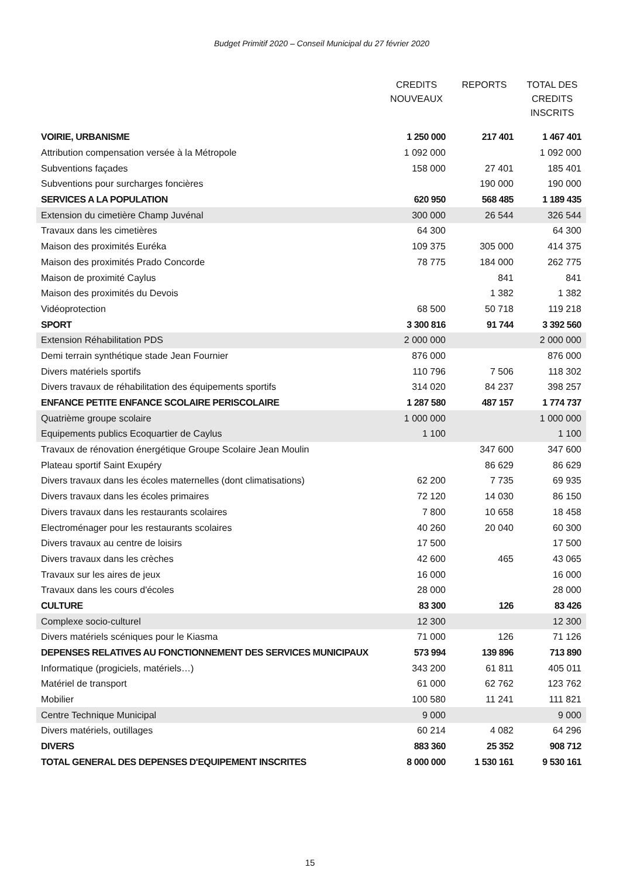Budget Primitif 2020 – Conseil Municipal du 27 février 2020
| | CREDITS NOUVEAUX | REPORTS | TOTAL DES CREDITS INSCRITS |
| --- | --- | --- | --- |
| VOIRIE, URBANISME | 1 250 000 | 217 401 | 1 467 401 |
| Attribution compensation versée à la Métropole | 1 092 000 | | 1 092 000 |
| Subventions façades | 158 000 | 27 401 | 185 401 |
| Subventions pour surcharges foncières | | 190 000 | 190 000 |
| SERVICES A LA POPULATION | 620 950 | 568 485 | 1 189 435 |
| Extension du cimetière Champ Juvénal | 300 000 | 26 544 | 326 544 |
| Travaux dans les cimetières | 64 300 | | 64 300 |
| Maison des proximités Euréka | 109 375 | 305 000 | 414 375 |
| Maison des proximités Prado Concorde | 78 775 | 184 000 | 262 775 |
| Maison de proximité Caylus | | 841 | 841 |
| Maison des proximités du Devois | | 1 382 | 1 382 |
| Vidéoprotection | 68 500 | 50 718 | 119 218 |
| SPORT | 3 300 816 | 91 744 | 3 392 560 |
| Extension Réhabilitation PDS | 2 000 000 | | 2 000 000 |
| Demi terrain synthétique stade Jean Fournier | 876 000 | | 876 000 |
| Divers matériels sportifs | 110 796 | 7 506 | 118 302 |
| Divers travaux de réhabilitation des équipements sportifs | 314 020 | 84 237 | 398 257 |
| ENFANCE PETITE ENFANCE SCOLAIRE PERISCOLAIRE | 1 287 580 | 487 157 | 1 774 737 |
| Quatrième groupe scolaire | 1 000 000 | | 1 000 000 |
| Equipements publics Ecoquartier de Caylus | 1 100 | | 1 100 |
| Travaux de rénovation énergétique Groupe Scolaire Jean Moulin | | 347 600 | 347 600 |
| Plateau sportif Saint Exupéry | | 86 629 | 86 629 |
| Divers travaux dans les écoles maternelles (dont climatisations) | 62 200 | 7 735 | 69 935 |
| Divers travaux dans les écoles primaires | 72 120 | 14 030 | 86 150 |
| Divers travaux dans les restaurants scolaires | 7 800 | 10 658 | 18 458 |
| Electroménager pour les restaurants scolaires | 40 260 | 20 040 | 60 300 |
| Divers travaux au centre de loisirs | 17 500 | | 17 500 |
| Divers travaux dans les crèches | 42 600 | 465 | 43 065 |
| Travaux sur les aires de jeux | 16 000 | | 16 000 |
| Travaux dans les cours d'écoles | 28 000 | | 28 000 |
| CULTURE | 83 300 | 126 | 83 426 |
| Complexe socio-culturel | 12 300 | | 12 300 |
| Divers matériels scéniques pour le Kiasma | 71 000 | 126 | 71 126 |
| DEPENSES RELATIVES AU FONCTIONNEMENT DES SERVICES MUNICIPAUX | 573 994 | 139 896 | 713 890 |
| Informatique (progiciels, matériels…) | 343 200 | 61 811 | 405 011 |
| Matériel de transport | 61 000 | 62 762 | 123 762 |
| Mobilier | 100 580 | 11 241 | 111 821 |
| Centre Technique Municipal | 9 000 | | 9 000 |
| Divers matériels, outillages | 60 214 | 4 082 | 64 296 |
| DIVERS | 883 360 | 25 352 | 908 712 |
| TOTAL GENERAL DES DEPENSES D'EQUIPEMENT INSCRITES | 8 000 000 | 1 530 161 | 9 530 161 |
15